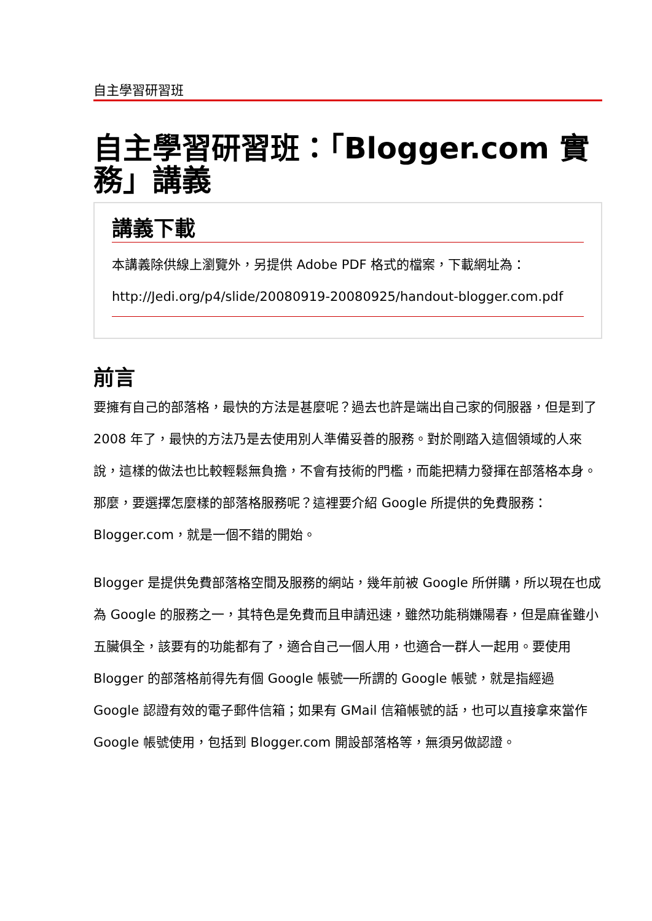自主學習研習班
自主學習研習班：「Blogger.com 實務」講義
講義下載
本講義除供線上瀏覽外，另提供 Adobe PDF 格式的檔案，下載網址為：
http://Jedi.org/p4/slide/20080919-20080925/handout-blogger.com.pdf
前言
要擁有自己的部落格，最快的方法是甚麼呢？過去也許是端出自己家的伺服器，但是到了 2008 年了，最快的方法乃是去使用別人準備妥善的服務。對於剛踏入這個領域的人來說，這樣的做法也比較輕鬆無負擔，不會有技術的門檻，而能把精力發揮在部落格本身。那麼，要選擇怎麼樣的部落格服務呢？這裡要介紹 Google 所提供的免費服務：Blogger.com，就是一個不錯的開始。
Blogger 是提供免費部落格空間及服務的網站，幾年前被 Google 所併購，所以現在也成為 Google 的服務之一，其特色是免費而且申請迅速，雖然功能稍嫌陽春，但是麻雀雖小五臟俱全，該要有的功能都有了，適合自己一個人用，也適合一群人一起用。要使用 Blogger 的部落格前得先有個 Google 帳號──所謂的 Google 帳號，就是指經過 Google 認證有效的電子郵件信箱；如果有 GMail 信箱帳號的話，也可以直接拿來當作 Google 帳號使用，包括到 Blogger.com 開設部落格等，無須另做認證。